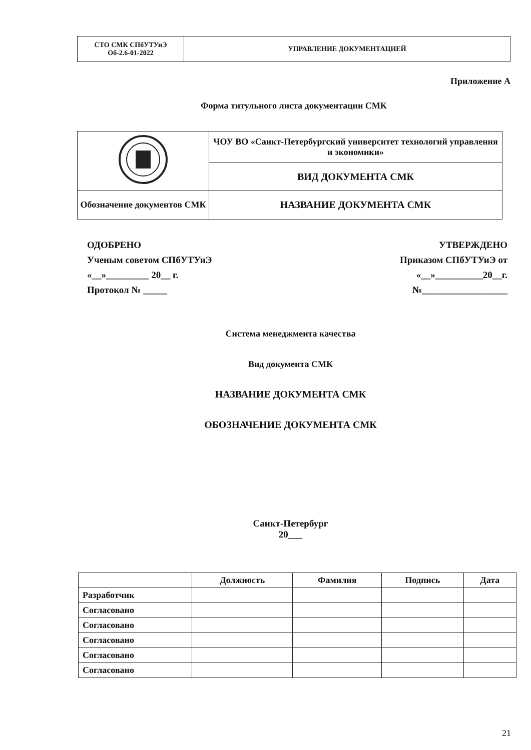| СТО СМК СПбУТУиЭ Об-2.6-01-2022 | УПРАВЛЕНИЕ ДОКУМЕНТАЦИЕЙ |
Приложение А
Форма титульного листа документации СМК
| | ЧОУ ВО «Санкт-Петербургский университет технологий управления и экономики» |
| | ВИД ДОКУМЕНТА СМК |
| Обозначение документов СМК | НАЗВАНИЕ ДОКУМЕНТА СМК |
ОДОБРЕНО
Ученым советом СПбУТУиЭ
«__»_________ 20__ г.
Протокол № _____
УТВЕРЖДЕНО
Приказом СПбУТУиЭ от
«__»__________20__г.
№__________________
Система менеджмента качества
Вид документа СМК
НАЗВАНИЕ ДОКУМЕНТА СМК
ОБОЗНАЧЕНИЕ ДОКУМЕНТА СМК
Санкт-Петербург
20___
| | Должность | Фамилия | Подпись | Дата |
| --- | --- | --- | --- | --- |
| Разработчик | | | | |
| Согласовано | | | | |
| Согласовано | | | | |
| Согласовано | | | | |
| Согласовано | | | | |
| Согласовано | | | | |
21